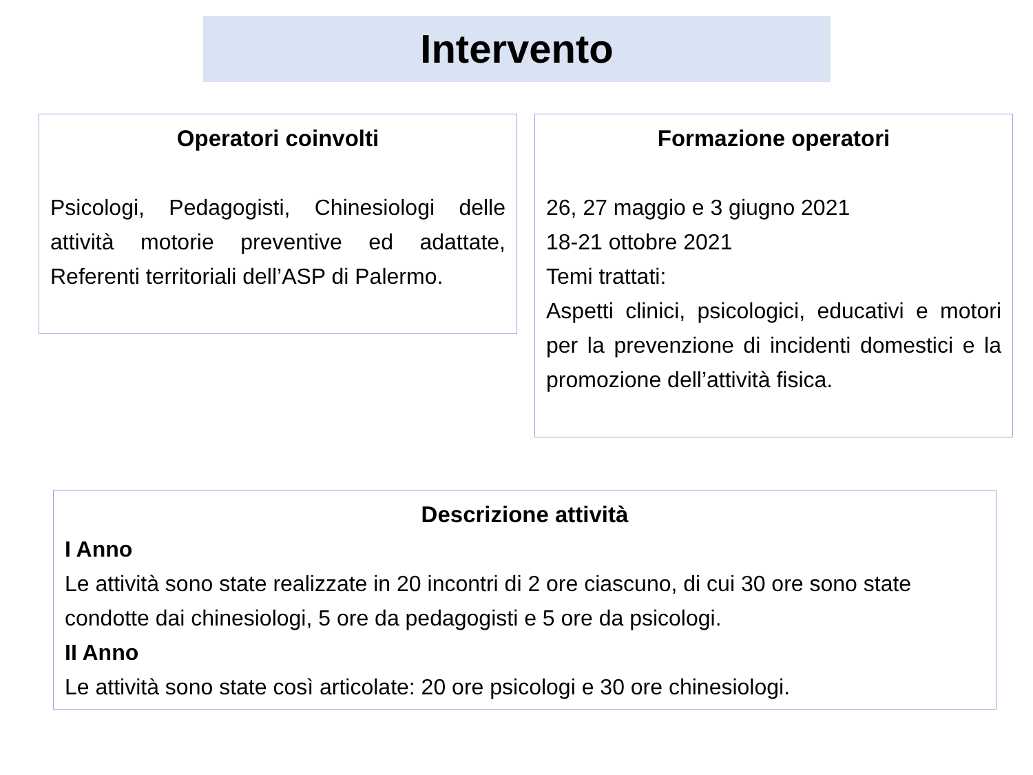Intervento
Operatori coinvolti
Psicologi, Pedagogisti, Chinesiologi delle attività motorie preventive ed adattate, Referenti territoriali dell’ASP di Palermo.
Formazione operatori
26, 27 maggio e 3 giugno 2021
18-21 ottobre 2021
Temi trattati:
Aspetti clinici, psicologici, educativi e motori per la prevenzione di incidenti domestici e la promozione dell’attività fisica.
Descrizione attività
I Anno
Le attività sono state realizzate in 20 incontri di 2 ore ciascuno, di cui 30 ore sono state condotte dai chinesiologi, 5 ore da pedagogisti e 5 ore da psicologi.
II Anno
Le attività sono state così articolate: 20 ore psicologi e 30 ore chinesiologi.